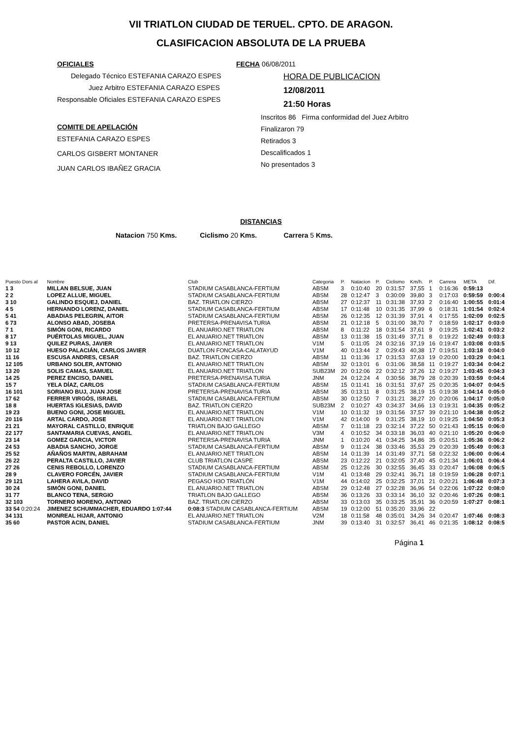VII TRIATLON CIUDAD DE TERUEL. CPTO. DE ARAGON.
CLASIFICACION ABSOLUTA DE LA PRUEBA
OFICIALES
Delegado Técnico ESTEFANIA CARAZO ESPES
Juez Arbitro ESTEFANIA CARAZO ESPES
Responsable Oficiales ESTEFANIA CARAZO ESPES
COMITE DE APELACIÓN
ESTEFANIA CARAZO ESPES
CARLOS GISBERT MONTANER
JUAN CARLOS IBAÑEZ GRACIA
FECHA 06/08/2011
HORA DE PUBLICACION
12/08/2011
21:50 Horas
Inscritos 86 Firma conformidad del Juez Arbitro
Finalizaron 79
Retirados 3
Descalificados 1
No presentados 3
DISTANCIAS
Natacion 750 Kms. Ciclismo 20 Kms. Carrera 5 Kms.
| Puesto Dors al | Nombre | Club | Categoria | P. | Natacion | P. | Ciclismo | Km/h. | P. | Carrera | META | Dif. |
| --- | --- | --- | --- | --- | --- | --- | --- | --- | --- | --- | --- | --- |
| 1 3 | MILLAN BELSUE, JUAN | STADIUM CASABLANCA-FERTIUM | ABSM | 3 | 0:10:40 | 20 | 0:31:57 | 37,55 | 1 | 0:16:36 | 0:59:13 | |
| 2 2 | LOPEZ ALLUE, MIGUEL | STADIUM CASABLANCA-FERTIUM | ABSM | 28 | 0:12:47 | 3 | 0:30:09 | 39,80 | 3 | 0:17:03 | 0:59:59 | 0:00:4 |
| 3 10 | GALINDO ESQUEJ, DANIEL | BAZ. TRIATLON CIERZO | ABSM | 27 | 0:12:37 | 11 | 0:31:38 | 37,93 | 2 | 0:16:40 | 1:00:55 | 0:01:4 |
| 4 5 | HERNANDO LORENZ, DANIEL | STADIUM CASABLANCA-FERTIUM | ABSM | 17 | 0:11:48 | 10 | 0:31:35 | 37,99 | 6 | 0:18:31 | 1:01:54 | 0:02:4 |
| 5 41 | ABADIAS PELEGRIN, AITOR | STADIUM CASABLANCA-FERTIUM | ABSM | 26 | 0:12:35 | 12 | 0:31:39 | 37,91 | 4 | 0:17:55 | 1:02:09 | 0:02:5 |
| 6 73 | ALONSO ABAD, JOSEBA | PRETERSA-PRENAVISA TURIA | ABSM | 21 | 0:12:18 | 5 | 0:31:00 | 38,70 | 7 | 0:18:59 | 1:02:17 | 0:03:0 |
| 7 1 | SIMÓN GONI, RICARDO | EL ANUARIO.NET TRIATLON | ABSM | 8 | 0:11:22 | 18 | 0:31:54 | 37,61 | 9 | 0:19:25 | 1:02:41 | 0:03:2 |
| 8 17 | PUÉRTOLAS MIGUEL, JUAN | EL ANUARIO.NET TRIATLON | ABSM | 13 | 0:11:38 | 15 | 0:31:49 | 37,71 | 8 | 0:19:22 | 1:02:49 | 0:03:3 |
| 9 13 | QUILEZ PURAS, JAVIER | EL ANUARIO.NET TRIATLON | V1M | 5 | 0:11:05 | 24 | 0:32:16 | 37,19 | 16 | 0:19:47 | 1:03:08 | 0:03:5 |
| 10 12 | HUESO PALACIÁN, CARLOS JAVIER | DUATLON FONCASA-CALATAYUD | V1M | 40 | 0:13:44 | 2 | 0:29:43 | 40,38 | 17 | 0:19:51 | 1:03:18 | 0:04:0 |
| 11 16 | ESCUSA ANDRES, CESAR | BAZ. TRIATLON CIERZO | ABSM | 11 | 0:11:36 | 17 | 0:31:53 | 37,63 | 19 | 0:20:00 | 1:03:29 | 0:04:1 |
| 12 105 | URBANO SOLER, ANTONIO | EL ANUARIO.NET TRIATLON | ABSM | 32 | 0:13:01 | 6 | 0:31:06 | 38,58 | 11 | 0:19:27 | 1:03:34 | 0:04:2 |
| 13 20 | SOLIS CAMAS, SAMUEL | EL ANUARIO.NET TRIATLON | SUB23M | 20 | 0:12:06 | 22 | 0:32:12 | 37,26 | 12 | 0:19:27 | 1:03:45 | 0:04:3 |
| 14 25 | PEREZ ENCISO, DANIEL | PRETERSA-PRENAVISA TURIA | JNM | 24 | 0:12:24 | 4 | 0:30:56 | 38,79 | 28 | 0:20:39 | 1:03:59 | 0:04:4 |
| 15 7 | YELA DÍAZ, CARLOS | STADIUM CASABLANCA-FERTIUM | ABSM | 15 | 0:11:41 | 16 | 0:31:51 | 37,67 | 25 | 0:20:35 | 1:04:07 | 0:04:5 |
| 16 101 | SORIANO BUJ, JUAN JOSE | PRETERSA-PRENAVISA TURIA | ABSM | 35 | 0:13:11 | 8 | 0:31:25 | 38,19 | 15 | 0:19:38 | 1:04:14 | 0:05:0 |
| 17 62 | FERRER VIRGÓS, ISRAEL | STADIUM CASABLANCA-FERTIUM | ABSM | 30 | 0:12:50 | 7 | 0:31:21 | 38,27 | 20 | 0:20:06 | 1:04:17 | 0:05:0 |
| 18 8 | HUERTAS IGLESIAS, DAVID | BAZ. TRIATLON CIERZO | SUB23M | 2 | 0:10:27 | 43 | 0:34:37 | 34,66 | 13 | 0:19:31 | 1:04:35 | 0:05:2 |
| 19 23 | BUENO GONI, JOSE MIGUEL | EL ANUARIO.NET TRIATLON | V1M | 10 | 0:11:32 | 19 | 0:31:56 | 37,57 | 39 | 0:21:10 | 1:04:38 | 0:05:2 |
| 20 116 | ARTAL CARDO, JOSE | EL ANUARIO.NET TRIATLON | V1M | 42 | 0:14:00 | 9 | 0:31:25 | 38,19 | 10 | 0:19:25 | 1:04:50 | 0:05:3 |
| 21 21 | MAYORAL CASTILLO, ENRIQUE | TRIATLON BAJO GALLEGO | ABSM | 7 | 0:11:18 | 23 | 0:32:14 | 37,22 | 50 | 0:21:43 | 1:05:15 | 0:06:0 |
| 22 177 | SANTAMARIA CUEVAS, ANGEL | EL ANUARIO.NET TRIATLON | V3M | 4 | 0:10:52 | 34 | 0:33:18 | 36,03 | 40 | 0:21:10 | 1:05:20 | 0:06:0 |
| 23 14 | GOMEZ GARCIA, VICTOR | PRETERSA-PRENAVISA TURIA | JNM | 1 | 0:10:20 | 41 | 0:34:25 | 34,86 | 35 | 0:20:51 | 1:05:36 | 0:06:2 |
| 24 53 | ABADIA SANCHO, JORGE | STADIUM CASABLANCA-FERTIUM | ABSM | 9 | 0:11:24 | 38 | 0:33:46 | 35,53 | 29 | 0:20:39 | 1:05:49 | 0:06:3 |
| 25 52 | AÑAÑOS MARTIN, ABRAHAM | EL ANUARIO.NET TRIATLON | ABSM | 14 | 0:11:39 | 14 | 0:31:49 | 37,71 | 58 | 0:22:32 | 1:06:00 | 0:06:4 |
| 26 22 | PERALTA CASTILLO, JAVIER | CLUB TRIATLON CASPE | ABSM | 23 | 0:12:22 | 21 | 0:32:05 | 37,40 | 45 | 0:21:34 | 1:06:01 | 0:06:4 |
| 27 26 | CENIS REBOLLO, LORENZO | STADIUM CASABLANCA-FERTIUM | ABSM | 25 | 0:12:26 | 30 | 0:32:55 | 36,45 | 33 | 0:20:47 | 1:06:08 | 0:06:5 |
| 28 9 | CLAVERO FORCÉN, JAVIER | STADIUM CASABLANCA-FERTIUM | V1M | 41 | 0:13:48 | 29 | 0:32:41 | 36,71 | 18 | 0:19:59 | 1:06:28 | 0:07:1 |
| 29 121 | LAHERA AVILA, DAVID | PEGASO H3O TRIATLÓN | V1M | 44 | 0:14:02 | 25 | 0:32:25 | 37,01 | 21 | 0:20:21 | 1:06:48 | 0:07:3 |
| 30 24 | SIMÓN GONI, DANIEL | EL ANUARIO.NET TRIATLON | ABSM | 29 | 0:12:48 | 27 | 0:32:28 | 36,96 | 54 | 0:22:06 | 1:07:22 | 0:08:0 |
| 31 77 | BLANCO TENA, SERGIO | TRIATLON BAJO GALLEGO | ABSM | 36 | 0:13:26 | 33 | 0:33:14 | 36,10 | 32 | 0:20:46 | 1:07:26 | 0:08:1 |
| 32 103 | TORNERO MORENO, ANTONIO | BAZ. TRIATLON CIERZO | ABSM | 33 | 0:13:03 | 35 | 0:33:25 | 35,91 | 36 | 0:20:59 | 1:07:27 | 0:08:1 |
| 33 54 0:20:24 | JIMENEZ SCHUMMACHER, EDUARDO 1:07:44 | 0:08:3 STADIUM CASABLANCA-FERTIUM | ABSM | 19 | 0:12:00 | 51 | 0:35:20 | 33,96 | 22 | | | |
| 34 131 | MONREAL HIJAR, ANTONIO | EL ANUARIO.NET TRIATLON | V2M | 18 | 0:11:58 | 48 | 0:35:01 | 34,26 | 34 | 0:20:47 | 1:07:46 | 0:08:3 |
| 35 60 | PASTOR ACIN, DANIEL | STADIUM CASABLANCA-FERTIUM | JNM | 39 | 0:13:40 | 31 | 0:32:57 | 36,41 | 46 | 0:21:35 | 1:08:12 | 0:08:5 |
Página 1